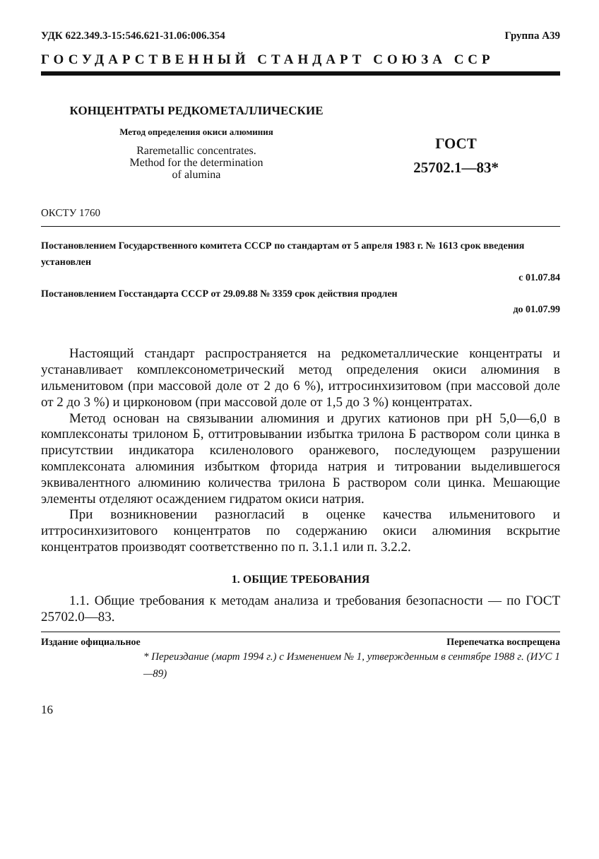УДК 622.349.3-15:546.621-31.06:006.354 Группа А39
ГОСУДАРСТВЕННЫЙ СТАНДАРТ СОЮЗА ССР
КОНЦЕНТРАТЫ РЕДКОМЕТАЛЛИЧЕСКИЕ
Метод определения окиси алюминия
Raremetallic concentrates.
Method for the determination
of alumina
ГОСТ
25702.1—83*
ОКСТУ 1760
Постановлением Государственного комитета СССР по стандартам от 5 апреля 1983 г. № 1613 срок введения установлен
с 01.07.84
Постановлением Госстандарта СССР от 29.09.88 № 3359 срок действия продлен
до 01.07.99
Настоящий стандарт распространяется на редкометаллические концентраты и устанавливает комплексонометрический метод определения окиси алюминия в ильменитовом (при массовой доле от 2 до 6 %), иттросинхизитовом (при массовой доле от 2 до 3 %) и цирконовом (при массовой доле от 1,5 до 3 %) концентратах.
Метод основан на связывании алюминия и других катионов при pH 5,0—6,0 в комплексонаты трилоном Б, оттитровывании избытка трилона Б раствором соли цинка в присутствии индикатора ксиленолового оранжевого, последующем разрушении комплексоната алюминия избытком фторида натрия и титровании выделившегося эквивалентного алюминию количества трилона Б раствором соли цинка. Мешающие элементы отделяют осаждением гидратом окиси натрия.
При возникновении разногласий в оценке качества ильменитового и иттросинхизитового концентратов по содержанию окиси алюминия вскрытие концентратов производят соответственно по п. 3.1.1 или п. 3.2.2.
1. ОБЩИЕ ТРЕБОВАНИЯ
1.1. Общие требования к методам анализа и требования безопасности — по ГОСТ 25702.0—83.
Издание официальное Перепечатка воспрещена
* Переиздание (март 1994 г.) с Изменением № 1, утвержденным в сентябре 1988 г. (ИУС 1—89)
16